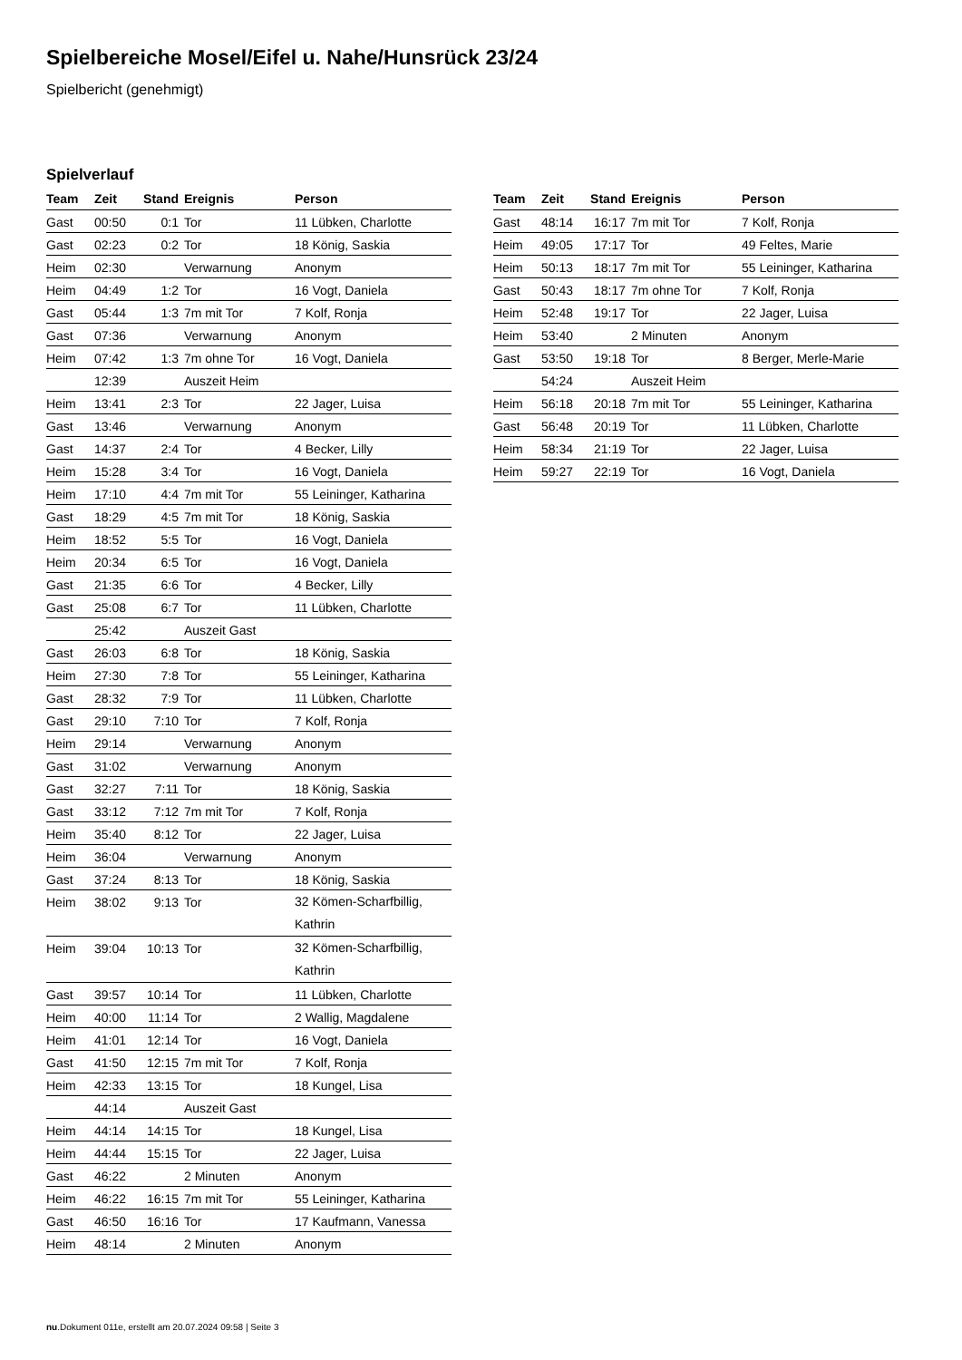Spielbereiche Mosel/Eifel u. Nahe/Hunsrück 23/24
Spielbericht (genehmigt)
Spielverlauf
| Team | Zeit | Stand | Ereignis | Person |
| --- | --- | --- | --- | --- |
| Gast | 00:50 | 0:1 | Tor | 11 Lübken, Charlotte |
| Gast | 02:23 | 0:2 | Tor | 18 König, Saskia |
| Heim | 02:30 | | Verwarnung | Anonym |
| Heim | 04:49 | 1:2 | Tor | 16 Vogt, Daniela |
| Gast | 05:44 | 1:3 | 7m mit Tor | 7 Kolf, Ronja |
| Gast | 07:36 | | Verwarnung | Anonym |
| Heim | 07:42 | 1:3 | 7m ohne Tor | 16 Vogt, Daniela |
| | 12:39 | | Auszeit Heim | |
| Heim | 13:41 | 2:3 | Tor | 22 Jager, Luisa |
| Gast | 13:46 | | Verwarnung | Anonym |
| Gast | 14:37 | 2:4 | Tor | 4 Becker, Lilly |
| Heim | 15:28 | 3:4 | Tor | 16 Vogt, Daniela |
| Heim | 17:10 | 4:4 | 7m mit Tor | 55 Leininger, Katharina |
| Gast | 18:29 | 4:5 | 7m mit Tor | 18 König, Saskia |
| Heim | 18:52 | 5:5 | Tor | 16 Vogt, Daniela |
| Heim | 20:34 | 6:5 | Tor | 16 Vogt, Daniela |
| Gast | 21:35 | 6:6 | Tor | 4 Becker, Lilly |
| Gast | 25:08 | 6:7 | Tor | 11 Lübken, Charlotte |
| | 25:42 | | Auszeit Gast | |
| Gast | 26:03 | 6:8 | Tor | 18 König, Saskia |
| Heim | 27:30 | 7:8 | Tor | 55 Leininger, Katharina |
| Gast | 28:32 | 7:9 | Tor | 11 Lübken, Charlotte |
| Gast | 29:10 | 7:10 | Tor | 7 Kolf, Ronja |
| Heim | 29:14 | | Verwarnung | Anonym |
| Gast | 31:02 | | Verwarnung | Anonym |
| Gast | 32:27 | 7:11 | Tor | 18 König, Saskia |
| Gast | 33:12 | 7:12 | 7m mit Tor | 7 Kolf, Ronja |
| Heim | 35:40 | 8:12 | Tor | 22 Jager, Luisa |
| Heim | 36:04 | | Verwarnung | Anonym |
| Gast | 37:24 | 8:13 | Tor | 18 König, Saskia |
| Heim | 38:02 | 9:13 | Tor | 32 Kömen-Scharfbillig, Kathrin |
| Heim | 39:04 | 10:13 | Tor | 32 Kömen-Scharfbillig, Kathrin |
| Gast | 39:57 | 10:14 | Tor | 11 Lübken, Charlotte |
| Heim | 40:00 | 11:14 | Tor | 2 Wallig, Magdalene |
| Heim | 41:01 | 12:14 | Tor | 16 Vogt, Daniela |
| Gast | 41:50 | 12:15 | 7m mit Tor | 7 Kolf, Ronja |
| Heim | 42:33 | 13:15 | Tor | 18 Kungel, Lisa |
| | 44:14 | | Auszeit Gast | |
| Heim | 44:14 | 14:15 | Tor | 18 Kungel, Lisa |
| Heim | 44:44 | 15:15 | Tor | 22 Jager, Luisa |
| Gast | 46:22 | | 2 Minuten | Anonym |
| Heim | 46:22 | 16:15 | 7m mit Tor | 55 Leininger, Katharina |
| Gast | 46:50 | 16:16 | Tor | 17 Kaufmann, Vanessa |
| Heim | 48:14 | | 2 Minuten | Anonym |
| Team | Zeit | Stand | Ereignis | Person |
| --- | --- | --- | --- | --- |
| Gast | 48:14 | 16:17 | 7m mit Tor | 7 Kolf, Ronja |
| Heim | 49:05 | 17:17 | Tor | 49 Feltes, Marie |
| Heim | 50:13 | 18:17 | 7m mit Tor | 55 Leininger, Katharina |
| Gast | 50:43 | 18:17 | 7m ohne Tor | 7 Kolf, Ronja |
| Heim | 52:48 | 19:17 | Tor | 22 Jager, Luisa |
| Heim | 53:40 | | 2 Minuten | Anonym |
| Gast | 53:50 | 19:18 | Tor | 8 Berger, Merle-Marie |
| | 54:24 | | Auszeit Heim | |
| Heim | 56:18 | 20:18 | 7m mit Tor | 55 Leininger, Katharina |
| Gast | 56:48 | 20:19 | Tor | 11 Lübken, Charlotte |
| Heim | 58:34 | 21:19 | Tor | 22 Jager, Luisa |
| Heim | 59:27 | 22:19 | Tor | 16 Vogt, Daniela |
nu.Dokument 011e, erstellt am 20.07.2024 09:58 | Seite 3